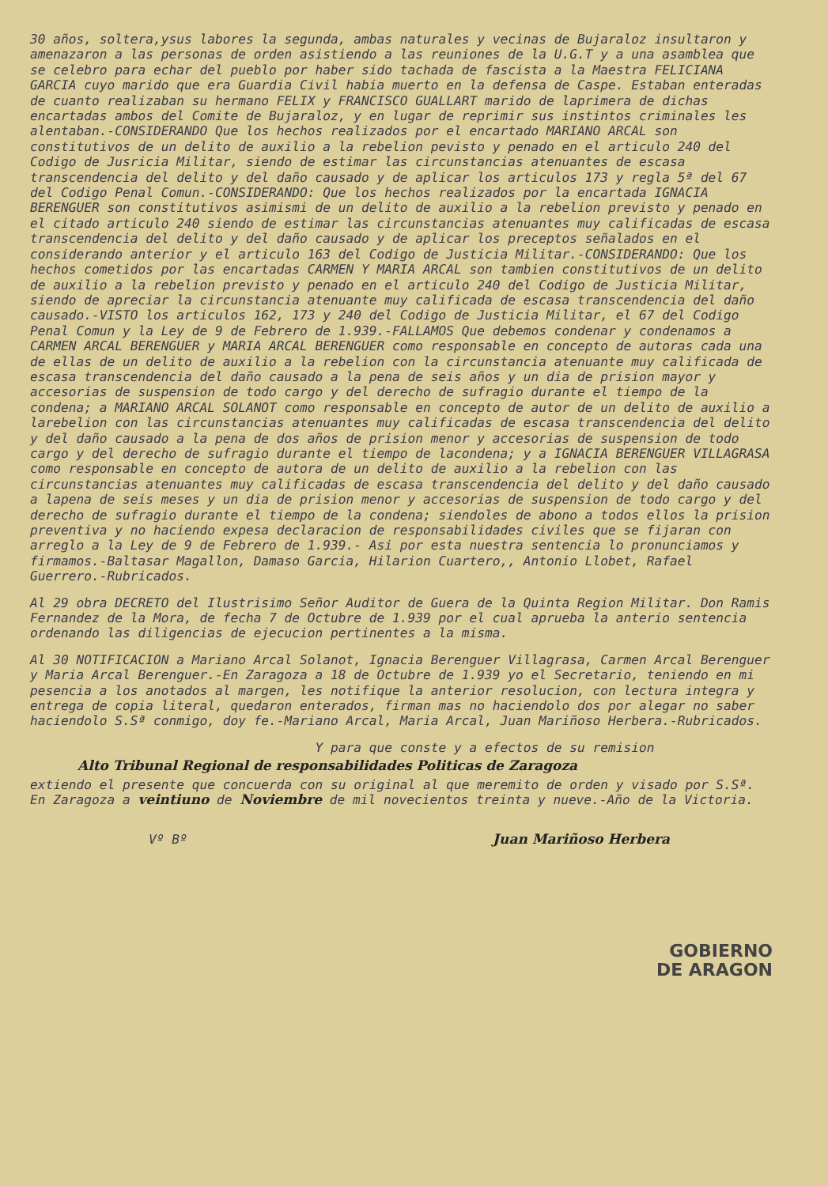30 años, soltera,ysus labores la segunda, ambas naturales y vecinas de Bujaraloz insultaron y amenazaron a las personas de orden asistiendo a las reuniones de la U.G.T y a una asamblea que se celebro para echar del pueblo por haber sido tachada de fascista a la Maestra FELICIANA GARCIA cuyo marido que era Guardia Civil habia muerto en la defensa de Caspe. Estaban enteradas de cuanto realizaban su hermano FELIX y FRANCISCO GUALLART marido de laprimera de dichas encartadas ambos del Comite de Bujaraloz, y en lugar de reprimir sus instintos criminales les alentaban.-CONSIDERANDO Que los hechos realizados por el encartado MARIANO ARCAL son constitutivos de un delito de auxilio a la rebelion pevisto y penado en el articulo 240 del Codigo de Jusricia Militar, siendo de estimar las circunstancias atenuantes de escasa transcendencia del delito y del daño causado y de aplicar los articulos 173 y regla 5ª del 67 del Codigo Penal Comun.-CONSIDERANDO: Que los hechos realizados por la encartada IGNACIA BERENGUER son constitutivos asimismi de un delito de auxilio a la rebelion previsto y penado en el citado articulo 240 siendo de estimar las circunstancias atenuantes muy calificadas de escasa transcendencia del delito y del daño causado y de aplicar los preceptos señalados en el considerando anterior y el articulo 163 del Codigo de Justicia Militar.-CONSIDERANDO: Que los hechos cometidos por las encartadas CARMEN Y MARIA ARCAL son tambien constitutivos de un delito de auxilio a la rebelion previsto y penado en el articulo 240 del Codigo de Justicia Militar, siendo de apreciar la circunstancia atenuante muy calificada de escasa transcendencia del daño causado.-VISTO los articulos 162, 173 y 240 del Codigo de Justicia Militar, el 67 del Codigo Penal Comun y la Ley de 9 de Febrero de 1.939.-FALLAMOS Que debemos condenar y condenamos a CARMEN ARCAL BERENGUER y MARIA ARCAL BERENGUER como responsable en concepto de autoras cada una de ellas de un delito de auxilio a la rebelion con la circunstancia atenuante muy calificada de escasa transcendencia del daño causado a la pena de seis años y un dia de prision mayor y accesorias de suspension de todo cargo y del derecho de sufragio durante el tiempo de la condena; a MARIANO ARCAL SOLANOT como responsable en concepto de autor de un delito de auxilio a larebelion con las circunstancias atenuantes muy calificadas de escasa transcendencia del delito y del daño causado a la pena de dos años de prision menor y accesorias de suspension de todo cargo y del derecho de sufragio durante el tiempo de lacondena; y a IGNACIA BERENGUER VILLAGRASA como responsable en concepto de autora de un delito de auxilio a la rebelion con las circunstancias atenuantes muy calificadas de escasa transcendencia del delito y del daño causado a lapena de seis meses y un dia de prision menor y accesorias de suspension de todo cargo y del derecho de sufragio durante el tiempo de la condena; siendoles de abono a todos ellos la prision preventiva y no haciendo expesa declaracion de responsabilidades civiles que se fijaran con arreglo a la Ley de 9 de Febrero de 1.939.- Asi por esta nuestra sentencia lo pronunciamos y firmamos.-Baltasar Magallon, Damaso Garcia, Hilarion Cuartero,, Antonio Llobet, Rafael Guerrero.-Rubricados.
Al 29 obra DECRETO del Ilustrisimo Señor Auditor de Guera de la Quinta Region Militar. Don Ramis Fernandez de la Mora, de fecha 7 de Octubre de 1.939 por el cual aprueba la anterio sentencia ordenando las diligencias de ejecucion pertinentes a la misma.
Al 30 NOTIFICACION a Mariano Arcal Solanot, Ignacia Berenguer Villagrasa, Carmen Arcal Berenguer y Maria Arcal Berenguer.-En Zaragoza a 18 de Octubre de 1.939 yo el Secretario, teniendo en mi pesencia a los anotados al margen, les notifique la anterior resolucion, con lectura integra y entrega de copia literal, quedaron enterados, firman mas no haciendolo dos por alegar no saber haciendolo S.Sª conmigo, doy fe.-Mariano Arcal, Maria Arcal, Juan Mariñoso Herbera.-Rubricados.
Y para que conste y a efectos de su remision
Alto Tribunal Regional de responsabilidades Politicas de Zaragoza
extiendo el presente que concuerda con su original al que meremito de orden y visado por S.Sª. En Zaragoza a veintiuno de Noviembre de mil novecientos treinta y nueve.-Año de la Victoria.
Vº Bº Juan Mariñoso Herbera
GOBIERNO
DE ARAGON